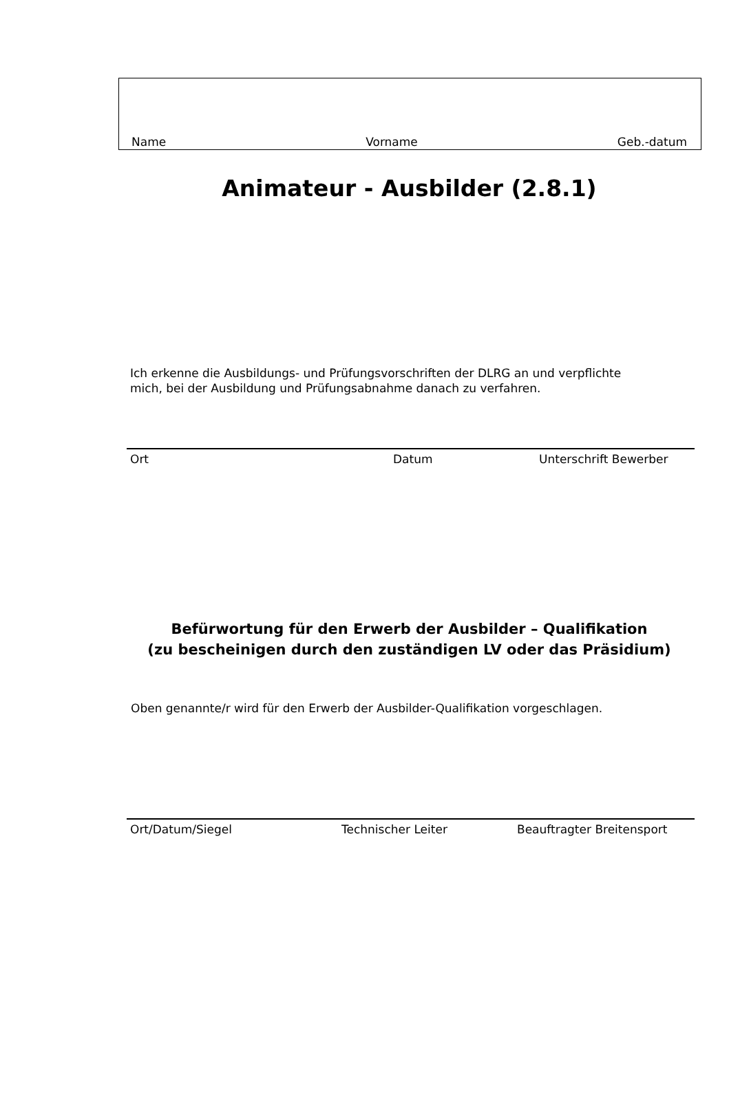Name Vorname Geb.-datum
Animateur - Ausbilder (2.8.1)
Ich erkenne die Ausbildungs- und Prüfungsvorschriften der DLRG an und verpflichte mich, bei der Ausbildung und Prüfungsabnahme danach zu verfahren.
Ort Datum Unterschrift Bewerber
Befürwortung für den Erwerb der Ausbilder – Qualifikation
(zu bescheinigen durch den zuständigen LV oder das Präsidium)
Oben genannte/r wird für den Erwerb der Ausbilder-Qualifikation vorgeschlagen.
Ort/Datum/Siegel Technischer Leiter Beauftragter Breitensport